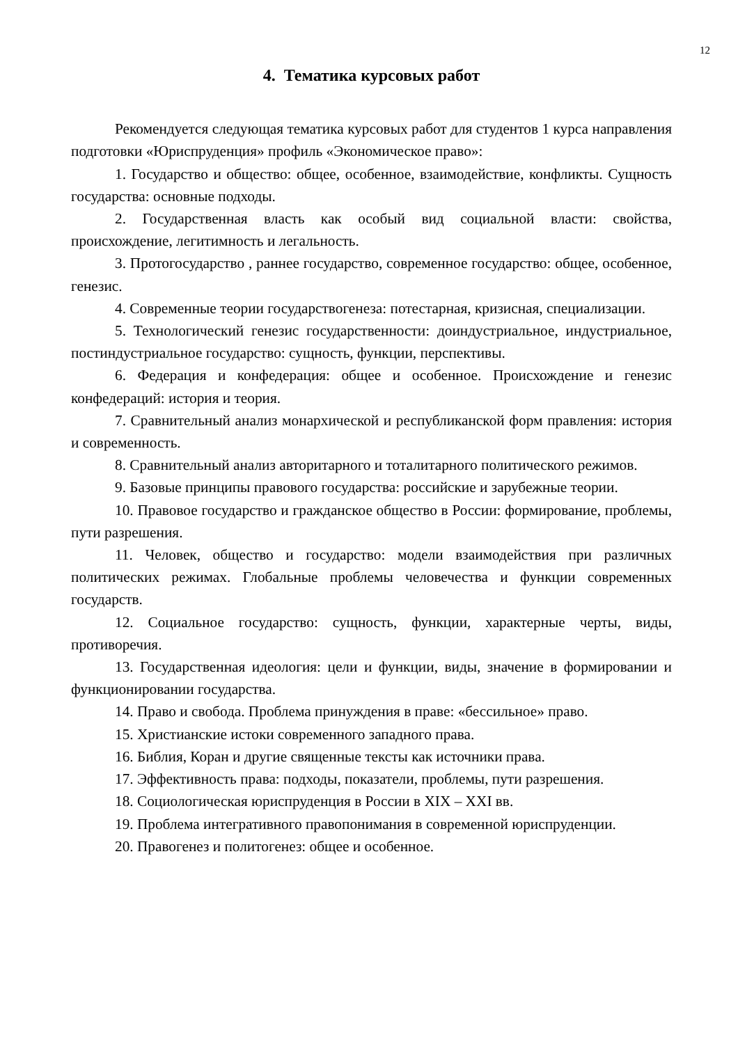12
4. Тематика курсовых работ
Рекомендуется следующая тематика курсовых работ для студентов 1 курса направления подготовки «Юриспруденция» профиль «Экономическое право»:
1. Государство и общество: общее, особенное, взаимодействие, конфликты. Сущность государства: основные подходы.
2. Государственная власть как особый вид социальной власти: свойства, происхождение, легитимность и легальность.
3. Протогосударство , раннее государство, современное государство: общее, особенное, генезис.
4. Современные теории государствогенеза: потестарная, кризисная, специализации.
5. Технологический генезис государственности: доиндустриальное, индустриальное, постиндустриальное государство: сущность, функции, перспективы.
6. Федерация и конфедерация: общее и особенное. Происхождение и генезис конфедераций: история и теория.
7. Сравнительный анализ монархической и республиканской форм правления: история и современность.
8. Сравнительный анализ авторитарного и тоталитарного политического режимов.
9. Базовые принципы правового государства: российские и зарубежные теории.
10. Правовое государство и гражданское общество в России: формирование, проблемы, пути разрешения.
11. Человек, общество и государство: модели взаимодействия при различных политических режимах. Глобальные проблемы человечества и функции современных государств.
12. Социальное государство: сущность, функции, характерные черты, виды, противоречия.
13. Государственная идеология: цели и функции, виды, значение в формировании и функционировании государства.
14. Право и свобода. Проблема принуждения в праве: «бессильное» право.
15. Христианские истоки современного западного права.
16. Библия, Коран и другие священные тексты как источники права.
17. Эффективность права: подходы, показатели, проблемы, пути разрешения.
18. Социологическая юриспруденция в России в XIX – XXI вв.
19. Проблема интегративного правопонимания в современной юриспруденции.
20. Правогенез и политогенез: общее и особенное.